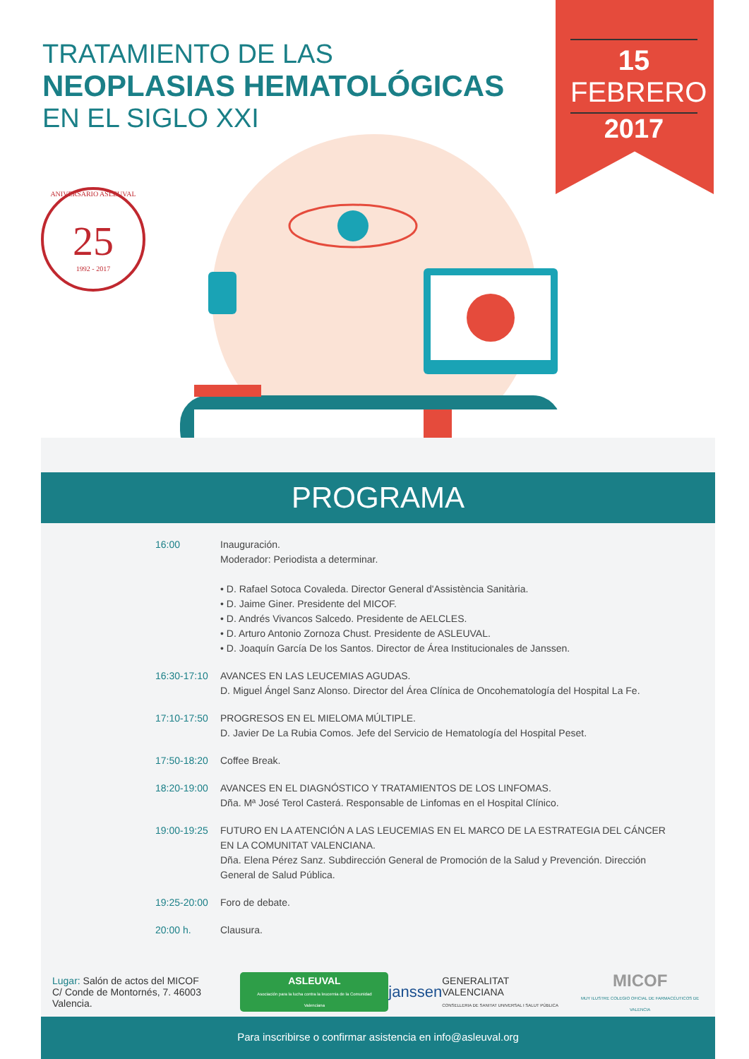TRATAMIENTO DE LAS
NEOPLASIAS HEMATOLÓGICAS
EN EL SIGLO XXI
15 FEBRERO
2017
ANIVERSARIO ASLEUVAL
25
1992 - 2017
PROGRAMA
16:00 Inauguración.
Moderador: Periodista a determinar.
• D. Rafael Sotoca Covaleda. Director General d'Assistència Sanitària.
• D. Jaime Giner. Presidente del MICOF.
• D. Andrés Vivancos Salcedo. Presidente de AELCLES.
• D. Arturo Antonio Zornoza Chust. Presidente de ASLEUVAL.
• D. Joaquín García De los Santos. Director de Área Institucionales de Janssen.
16:30-17:10
AVANCES EN LAS LEUCEMIAS AGUDAS.
D. Miguel Ángel Sanz Alonso. Director del Área Clínica de Oncohematología del Hospital La Fe.
17:10-17:50
PROGRESOS EN EL MIELOMA MÚLTIPLE.
D. Javier De La Rubia Comos. Jefe del Servicio de Hematología del Hospital Peset.
17:50-18:20
Coffee Break.
18:20-19:00
AVANCES EN EL DIAGNÓSTICO Y TRATAMIENTOS DE LOS LINFOMAS.
Dña. Mª José Terol Casterá. Responsable de Linfomas en el Hospital Clínico.
19:00-19:25
FUTURO EN LA ATENCIÓN A LAS LEUCEMIAS EN EL MARCO DE LA ESTRATEGIA DEL CÁNCER EN LA COMUNITAT VALENCIANA.
Dña. Elena Pérez Sanz. Subdirección General de Promoción de la Salud y Prevención. Dirección General de Salud Pública.
19:25-20:00
Foro de debate.
20:00 h. Clausura.
Lugar: Salón de actos del MICOF
C/ Conde de Montornés, 7. 46003 Valencia.
ASLEUVAL
Asociación para la lucha contra la leucemia de la Comunidad Valenciana
janssen
GENERALITAT VALENCIANA
CONSELLERIA DE SANITAT UNIVERSAL I SALUT PÚBLICA
MICOF
MUY ILUSTRE COLEGIO OFICIAL DE FARMACÉUTICOS DE VALENCIA
Para inscribirse o confirmar asistencia en info@asleuval.org